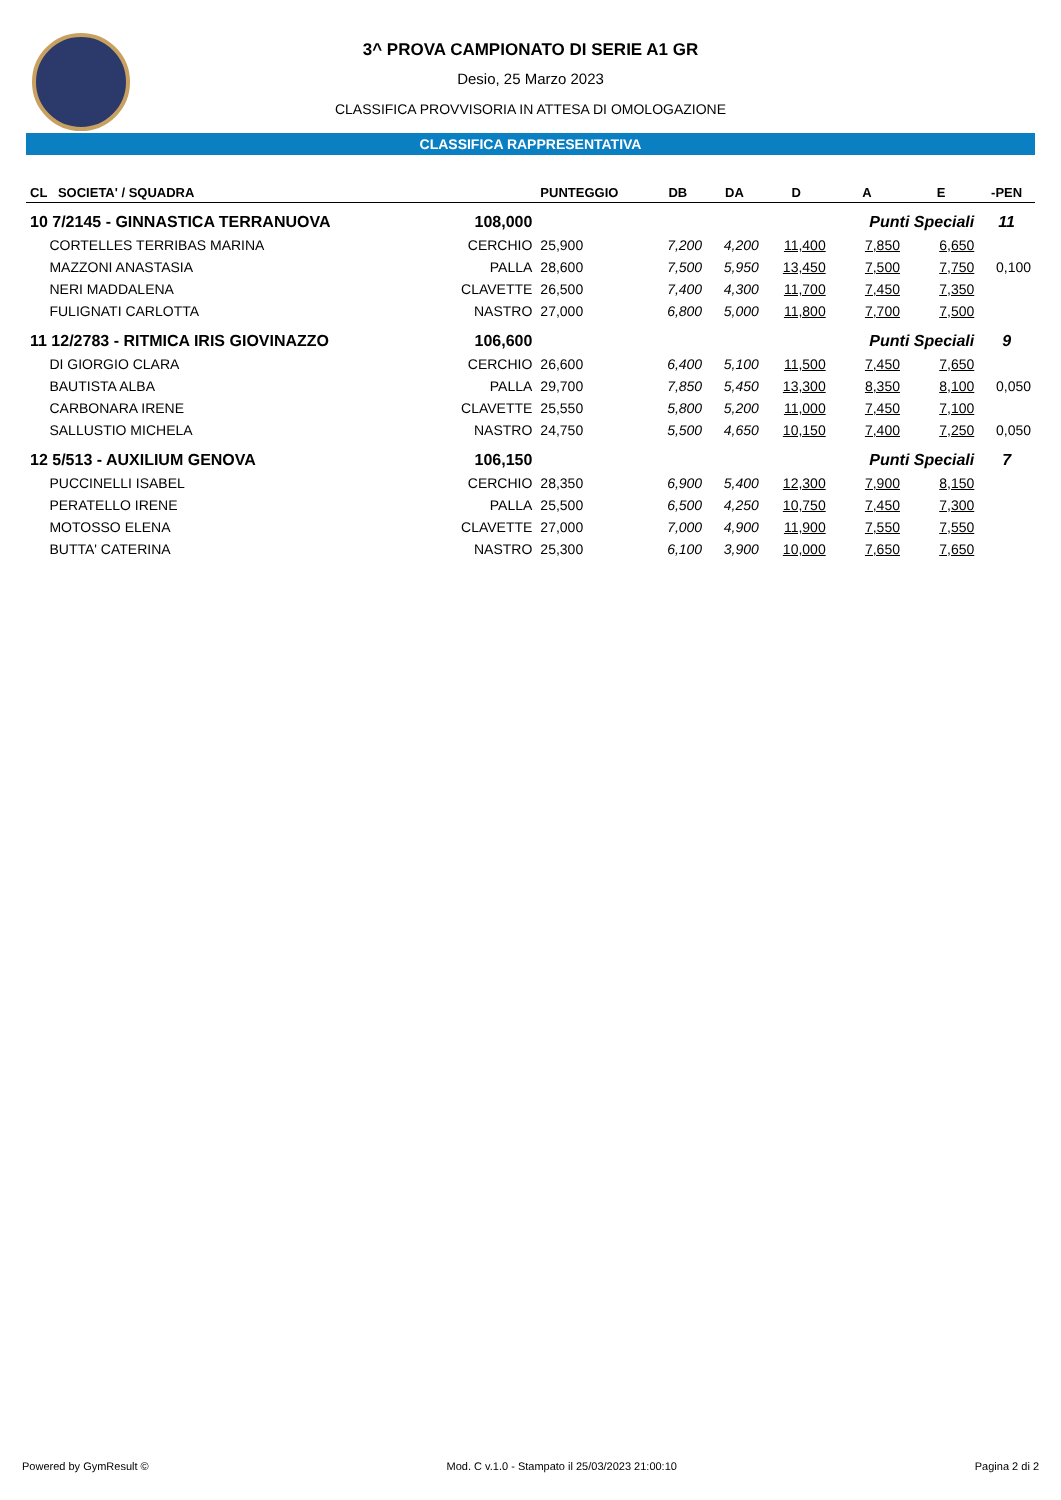3^ PROVA CAMPIONATO DI SERIE A1 GR
Desio, 25 Marzo 2023
CLASSIFICA PROVVISORIA IN ATTESA DI OMOLOGAZIONE
CLASSIFICA RAPPRESENTATIVA
| CL SOCIETA' / SQUADRA | | PUNTEGGIO | DB | DA | D | A | E | -PEN |
| --- | --- | --- | --- | --- | --- | --- | --- | --- |
| 10 7/2145 - GINNASTICA TERRANUOVA | 108,000 | | | | | Punti Speciali | | 11 |
| CORTELLES TERRIBAS MARINA | CERCHIO | 25,900 | 7,200 | 4,200 | 11,400 | 7,850 | 6,650 | |
| MAZZONI ANASTASIA | PALLA | 28,600 | 7,500 | 5,950 | 13,450 | 7,500 | 7,750 | 0,100 |
| NERI MADDALENA | CLAVETTE | 26,500 | 7,400 | 4,300 | 11,700 | 7,450 | 7,350 | |
| FULIGNATI CARLOTTA | NASTRO | 27,000 | 6,800 | 5,000 | 11,800 | 7,700 | 7,500 | |
| 11 12/2783 - RITMICA IRIS GIOVINAZZO | 106,600 | | | | | Punti Speciali | | 9 |
| DI GIORGIO CLARA | CERCHIO | 26,600 | 6,400 | 5,100 | 11,500 | 7,450 | 7,650 | |
| BAUTISTA ALBA | PALLA | 29,700 | 7,850 | 5,450 | 13,300 | 8,350 | 8,100 | 0,050 |
| CARBONARA IRENE | CLAVETTE | 25,550 | 5,800 | 5,200 | 11,000 | 7,450 | 7,100 | |
| SALLUSTIO MICHELA | NASTRO | 24,750 | 5,500 | 4,650 | 10,150 | 7,400 | 7,250 | 0,050 |
| 12 5/513 - AUXILIUM GENOVA | 106,150 | | | | | Punti Speciali | | 7 |
| PUCCINELLI ISABEL | CERCHIO | 28,350 | 6,900 | 5,400 | 12,300 | 7,900 | 8,150 | |
| PERATELLO IRENE | PALLA | 25,500 | 6,500 | 4,250 | 10,750 | 7,450 | 7,300 | |
| MOTOSSO ELENA | CLAVETTE | 27,000 | 7,000 | 4,900 | 11,900 | 7,550 | 7,550 | |
| BUTTA' CATERINA | NASTRO | 25,300 | 6,100 | 3,900 | 10,000 | 7,650 | 7,650 | |
Powered by GymResult © Mod. C v.1.0 - Stampato il 25/03/2023 21:00:10 Pagina 2 di 2